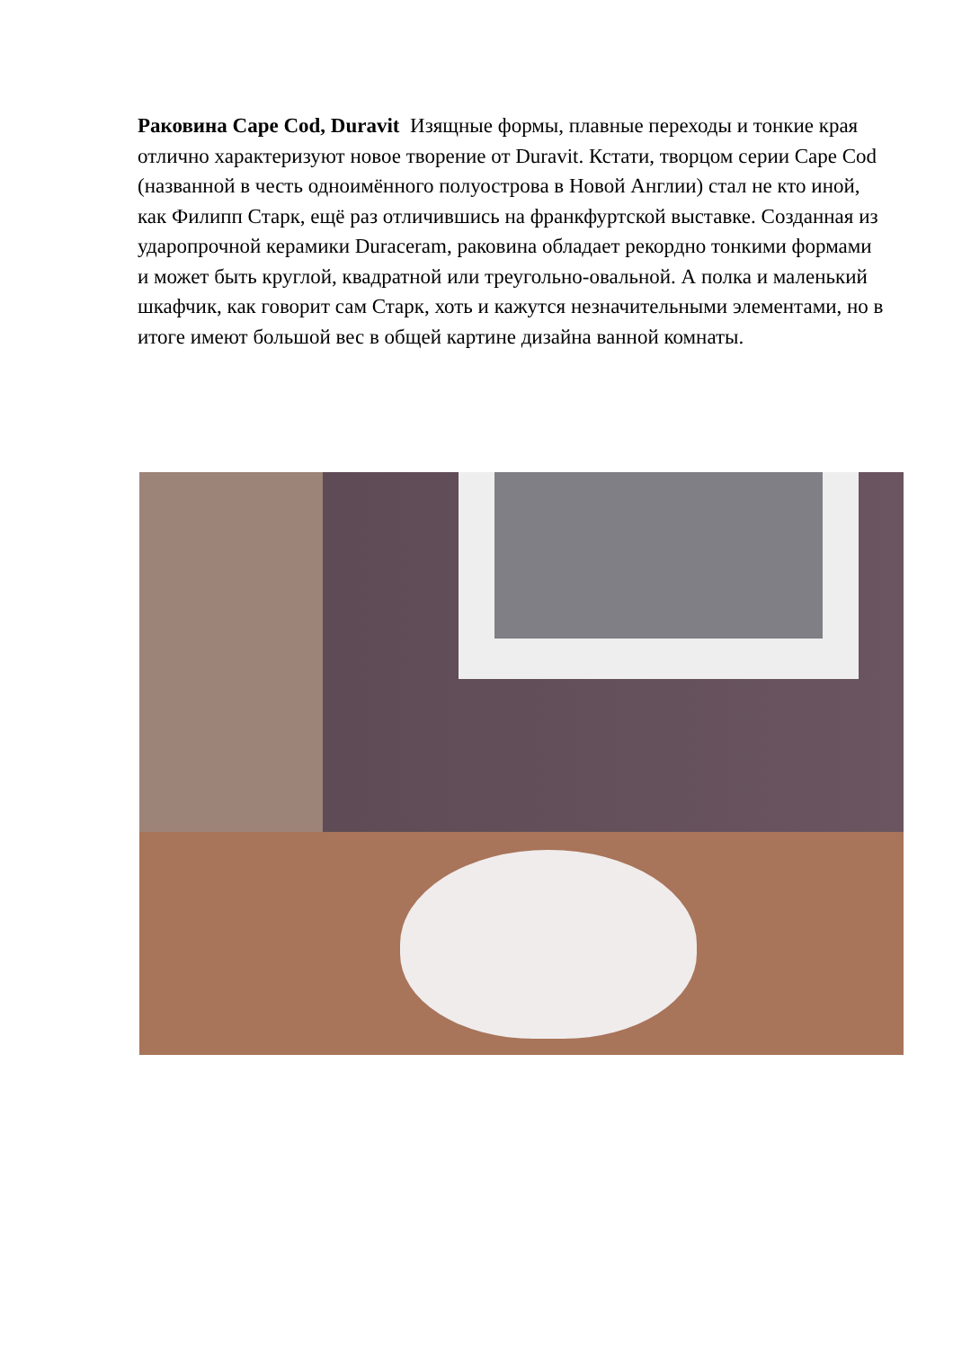Раковина Cape Cod, Duravit Изящные формы, плавные переходы и тонкие края отлично характеризуют новое творение от Duravit. Кстати, творцом серии Cape Cod (названной в честь одноимённого полуострова в Новой Англии) стал не кто иной, как Филипп Старк, ещё раз отличившись на франкфуртской выставке. Созданная из ударопрочной керамики Duraceram, раковина обладает рекордно тонкими формами и может быть круглой, квадратной или треугольно-овальной. А полка и маленький шкафчик, как говорит сам Старк, хоть и кажутся незначительными элементами, но в итоге имеют большой вес в общей картине дизайна ванной комнаты.